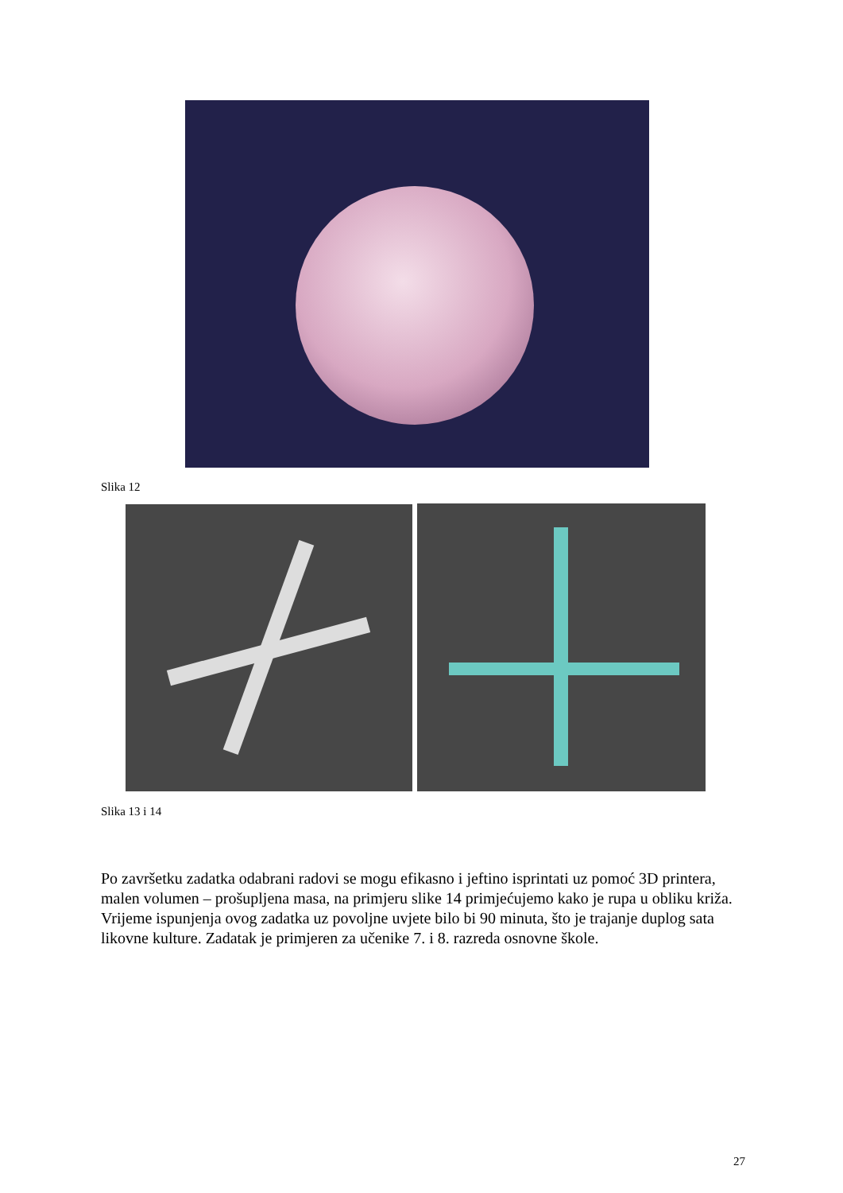Slika 12
Slika 13 i 14
Po završetku zadatka odabrani radovi se mogu efikasno i jeftino isprintati uz pomoć 3D printera, malen volumen – prošupljena masa, na primjeru slike 14 primjećujemo kako je rupa u obliku križa.
Vrijeme ispunjenja ovog zadatka uz povoljne uvjete bilo bi 90 minuta, što je trajanje duplog sata likovne kulture. Zadatak je primjeren za učenike 7. i 8. razreda osnovne škole.
27